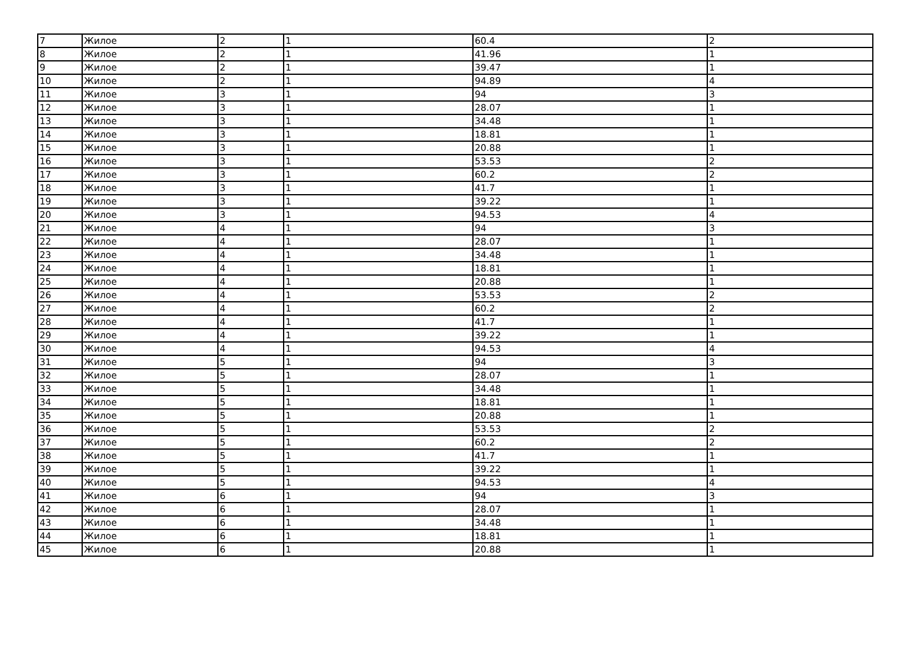| 7 | Жилое | 2 | 1 | 60.4 | 2 |
| 8 | Жилое | 2 | 1 | 41.96 | 1 |
| 9 | Жилое | 2 | 1 | 39.47 | 1 |
| 10 | Жилое | 2 | 1 | 94.89 | 4 |
| 11 | Жилое | 3 | 1 | 94 | 3 |
| 12 | Жилое | 3 | 1 | 28.07 | 1 |
| 13 | Жилое | 3 | 1 | 34.48 | 1 |
| 14 | Жилое | 3 | 1 | 18.81 | 1 |
| 15 | Жилое | 3 | 1 | 20.88 | 1 |
| 16 | Жилое | 3 | 1 | 53.53 | 2 |
| 17 | Жилое | 3 | 1 | 60.2 | 2 |
| 18 | Жилое | 3 | 1 | 41.7 | 1 |
| 19 | Жилое | 3 | 1 | 39.22 | 1 |
| 20 | Жилое | 3 | 1 | 94.53 | 4 |
| 21 | Жилое | 4 | 1 | 94 | 3 |
| 22 | Жилое | 4 | 1 | 28.07 | 1 |
| 23 | Жилое | 4 | 1 | 34.48 | 1 |
| 24 | Жилое | 4 | 1 | 18.81 | 1 |
| 25 | Жилое | 4 | 1 | 20.88 | 1 |
| 26 | Жилое | 4 | 1 | 53.53 | 2 |
| 27 | Жилое | 4 | 1 | 60.2 | 2 |
| 28 | Жилое | 4 | 1 | 41.7 | 1 |
| 29 | Жилое | 4 | 1 | 39.22 | 1 |
| 30 | Жилое | 4 | 1 | 94.53 | 4 |
| 31 | Жилое | 5 | 1 | 94 | 3 |
| 32 | Жилое | 5 | 1 | 28.07 | 1 |
| 33 | Жилое | 5 | 1 | 34.48 | 1 |
| 34 | Жилое | 5 | 1 | 18.81 | 1 |
| 35 | Жилое | 5 | 1 | 20.88 | 1 |
| 36 | Жилое | 5 | 1 | 53.53 | 2 |
| 37 | Жилое | 5 | 1 | 60.2 | 2 |
| 38 | Жилое | 5 | 1 | 41.7 | 1 |
| 39 | Жилое | 5 | 1 | 39.22 | 1 |
| 40 | Жилое | 5 | 1 | 94.53 | 4 |
| 41 | Жилое | 6 | 1 | 94 | 3 |
| 42 | Жилое | 6 | 1 | 28.07 | 1 |
| 43 | Жилое | 6 | 1 | 34.48 | 1 |
| 44 | Жилое | 6 | 1 | 18.81 | 1 |
| 45 | Жилое | 6 | 1 | 20.88 | 1 |